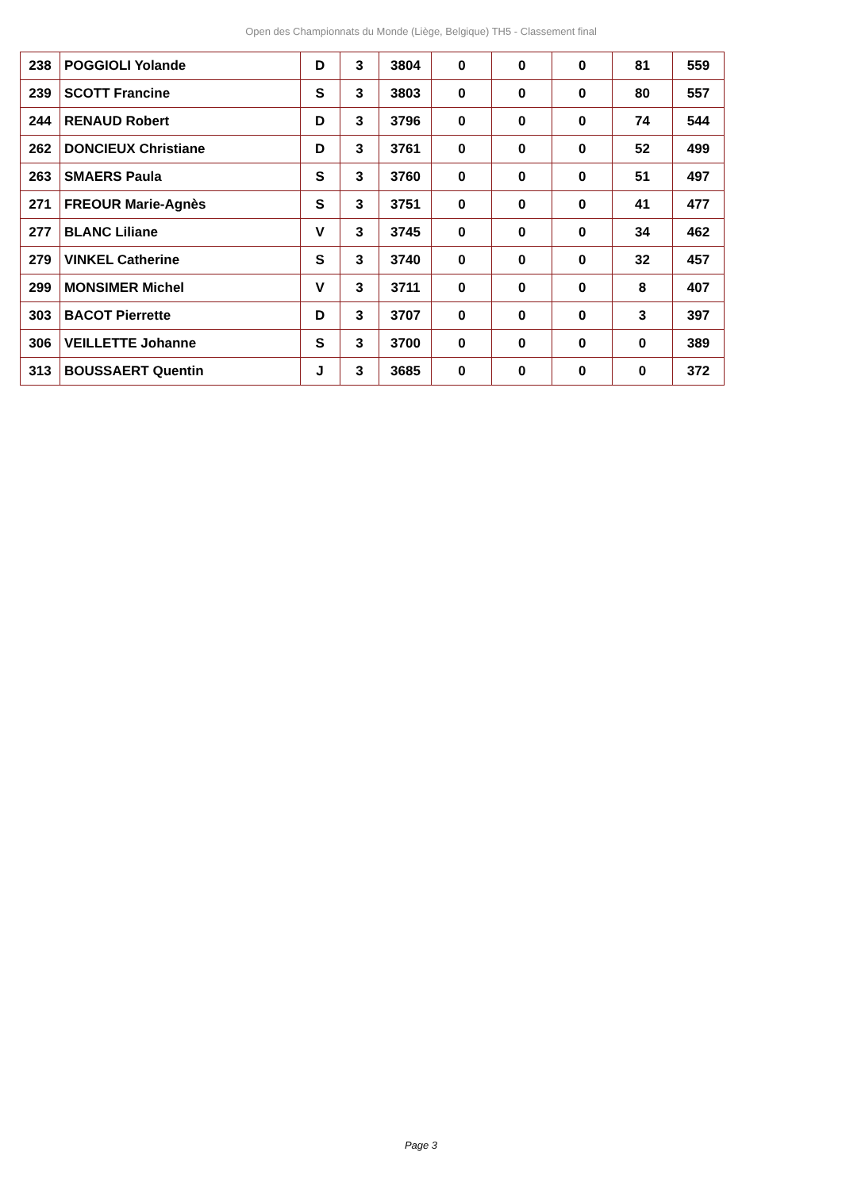Open des Championnats du Monde (Liège, Belgique) TH5 - Classement final
| 238 | POGGIOLI Yolande | D | 3 | 3804 | 0 | 0 | 0 | 81 | 559 |
| 239 | SCOTT Francine | S | 3 | 3803 | 0 | 0 | 0 | 80 | 557 |
| 244 | RENAUD Robert | D | 3 | 3796 | 0 | 0 | 0 | 74 | 544 |
| 262 | DONCIEUX Christiane | D | 3 | 3761 | 0 | 0 | 0 | 52 | 499 |
| 263 | SMAERS Paula | S | 3 | 3760 | 0 | 0 | 0 | 51 | 497 |
| 271 | FREOUR Marie-Agnès | S | 3 | 3751 | 0 | 0 | 0 | 41 | 477 |
| 277 | BLANC Liliane | V | 3 | 3745 | 0 | 0 | 0 | 34 | 462 |
| 279 | VINKEL Catherine | S | 3 | 3740 | 0 | 0 | 0 | 32 | 457 |
| 299 | MONSIMER Michel | V | 3 | 3711 | 0 | 0 | 0 | 8 | 407 |
| 303 | BACOT Pierrette | D | 3 | 3707 | 0 | 0 | 0 | 3 | 397 |
| 306 | VEILLETTE Johanne | S | 3 | 3700 | 0 | 0 | 0 | 0 | 389 |
| 313 | BOUSSAERT Quentin | J | 3 | 3685 | 0 | 0 | 0 | 0 | 372 |
Page 3